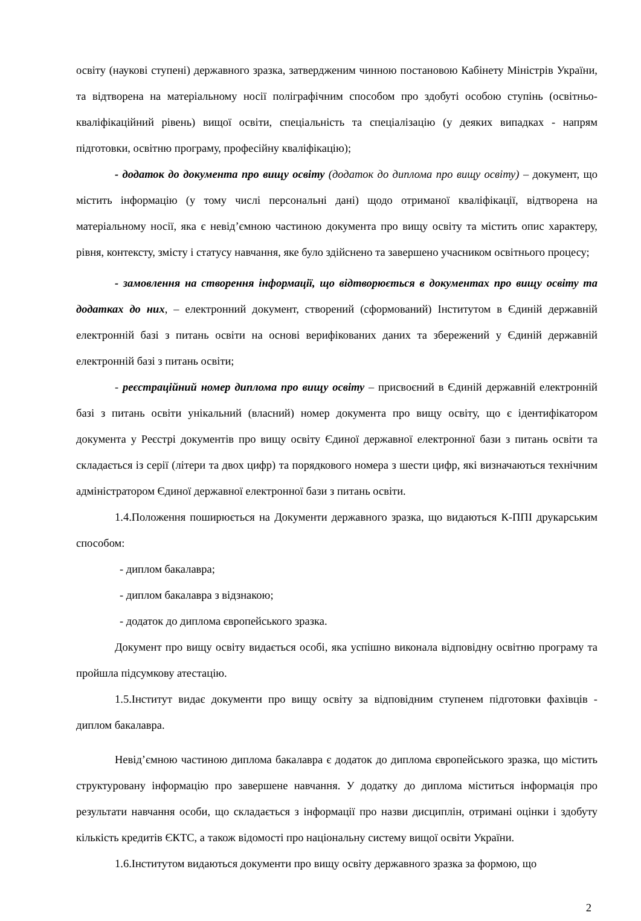освіту (наукові ступені) державного зразка, затвердженим чинною постановою Кабінету Міністрів України, та відтворена на матеріальному носії поліграфічним способом про здобуті особою ступінь (освітньо-кваліфікаційний рівень) вищої освіти, спеціальність та спеціалізацію (у деяких випадках - напрям підготовки, освітню програму, професійну кваліфікацію);
- додаток до документа про вищу освіту (додаток до диплома про вищу освіту) – документ, що містить інформацію (у тому числі персональні дані) щодо отриманої кваліфікації, відтворена на матеріальному носії, яка є невід’ємною частиною документа про вищу освіту та містить опис характеру, рівня, контексту, змісту і статусу навчання, яке було здійснено та завершено учасником освітнього процесу;
- замовлення на створення інформації, що відтворюється в документах про вищу освіту та додатках до них, – електронний документ, створений (сформований) Інститутом в Єдиній державній електронній базі з питань освіти на основі верифікованих даних та збережений у Єдиній державній електронній базі з питань освіти;
- реєстраційний номер диплома про вищу освіту – присвоєний в Єдиній державній електронній базі з питань освіти унікальний (власний) номер документа про вищу освіту, що є ідентифікатором документа у Реєстрі документів про вищу освіту Єдиної державної електронної бази з питань освіти та складається із серії (літери та двох цифр) та порядкового номера з шести цифр, які визначаються технічним адміністратором Єдиної державної електронної бази з питань освіти.
1.4.Положення поширюється на Документи державного зразка, що видаються К-ППІ друкарським способом:
- диплом бакалавра;
- диплом бакалавра з відзнакою;
- додаток до диплома європейського зразка.
Документ про вищу освіту видається особі, яка успішно виконала відповідну освітню програму та пройшла підсумкову атестацію.
1.5.Інститут видає документи про вищу освіту за відповідним ступенем підготовки фахівців - диплом бакалавра.
Невід’ємною частиною диплома бакалавра є додаток до диплома європейського зразка, що містить структуровану інформацію про завершене навчання. У додатку до диплома міститься інформація про результати навчання особи, що складається з інформації про назви дисциплін, отримані оцінки і здобуту кількість кредитів ЄКТС, а також відомості про національну систему вищої освіти України.
1.6.Інститутом видаються документи про вищу освіту державного зразка за формою, що
2